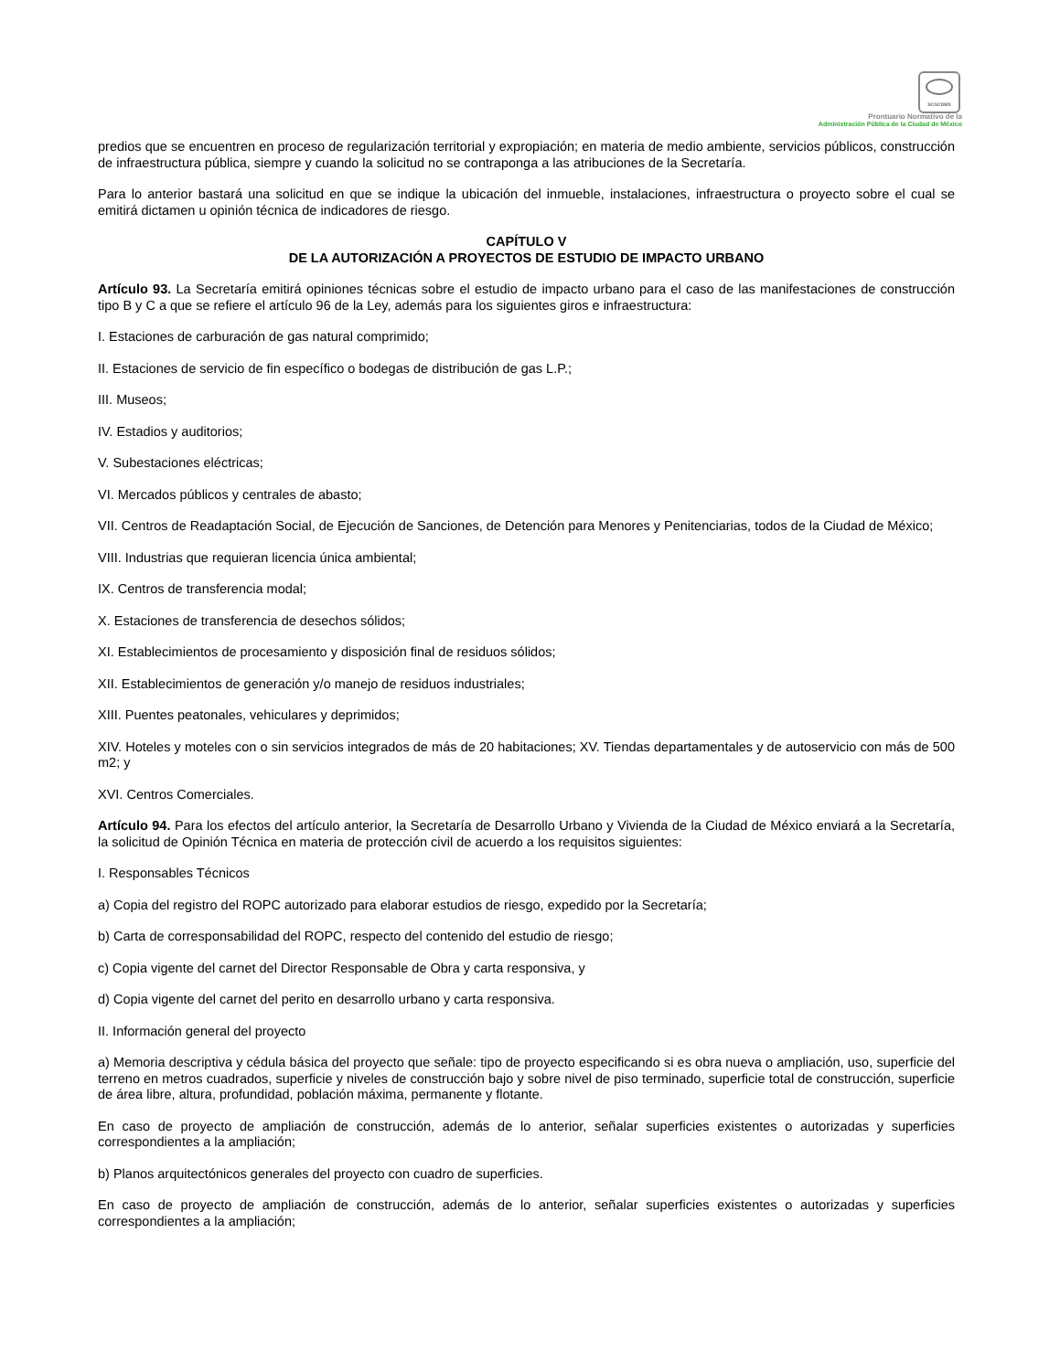SCGCDMX
Prontuario Normativo de la
Administración Pública de la Ciudad de México
predios que se encuentren en proceso de regularización territorial y expropiación; en materia de medio ambiente, servicios públicos, construcción de infraestructura pública, siempre y cuando la solicitud no se contraponga a las atribuciones de la Secretaría.
Para lo anterior bastará una solicitud en que se indique la ubicación del inmueble, instalaciones, infraestructura o proyecto sobre el cual se emitirá dictamen u opinión técnica de indicadores de riesgo.
CAPÍTULO V
DE LA AUTORIZACIÓN A PROYECTOS DE ESTUDIO DE IMPACTO URBANO
Artículo 93. La Secretaría emitirá opiniones técnicas sobre el estudio de impacto urbano para el caso de las manifestaciones de construcción tipo B y C a que se refiere el artículo 96 de la Ley, además para los siguientes giros e infraestructura:
I. Estaciones de carburación de gas natural comprimido;
II. Estaciones de servicio de fin específico o bodegas de distribución de gas L.P.;
III. Museos;
IV. Estadios y auditorios;
V. Subestaciones eléctricas;
VI. Mercados públicos y centrales de abasto;
VII. Centros de Readaptación Social, de Ejecución de Sanciones, de Detención para Menores y Penitenciarias, todos de la Ciudad de México;
VIII. Industrias que requieran licencia única ambiental;
IX. Centros de transferencia modal;
X. Estaciones de transferencia de desechos sólidos;
XI. Establecimientos de procesamiento y disposición final de residuos sólidos;
XII. Establecimientos de generación y/o manejo de residuos industriales;
XIII. Puentes peatonales, vehiculares y deprimidos;
XIV. Hoteles y moteles con o sin servicios integrados de más de 20 habitaciones; XV. Tiendas departamentales y de autoservicio con más de 500 m2; y
XVI. Centros Comerciales.
Artículo 94. Para los efectos del artículo anterior, la Secretaría de Desarrollo Urbano y Vivienda de la Ciudad de México enviará a la Secretaría, la solicitud de Opinión Técnica en materia de protección civil de acuerdo a los requisitos siguientes:
I. Responsables Técnicos
a) Copia del registro del ROPC autorizado para elaborar estudios de riesgo, expedido por la Secretaría;
b) Carta de corresponsabilidad del ROPC, respecto del contenido del estudio de riesgo;
c) Copia vigente del carnet del Director Responsable de Obra y carta responsiva, y
d) Copia vigente del carnet del perito en desarrollo urbano y carta responsiva.
II. Información general del proyecto
a) Memoria descriptiva y cédula básica del proyecto que señale: tipo de proyecto especificando si es obra nueva o ampliación, uso, superficie del terreno en metros cuadrados, superficie y niveles de construcción bajo y sobre nivel de piso terminado, superficie total de construcción, superficie de área libre, altura, profundidad, población máxima, permanente y flotante.
En caso de proyecto de ampliación de construcción, además de lo anterior, señalar superficies existentes o autorizadas y superficies correspondientes a la ampliación;
b) Planos arquitectónicos generales del proyecto con cuadro de superficies.
En caso de proyecto de ampliación de construcción, además de lo anterior, señalar superficies existentes o autorizadas y superficies correspondientes a la ampliación;